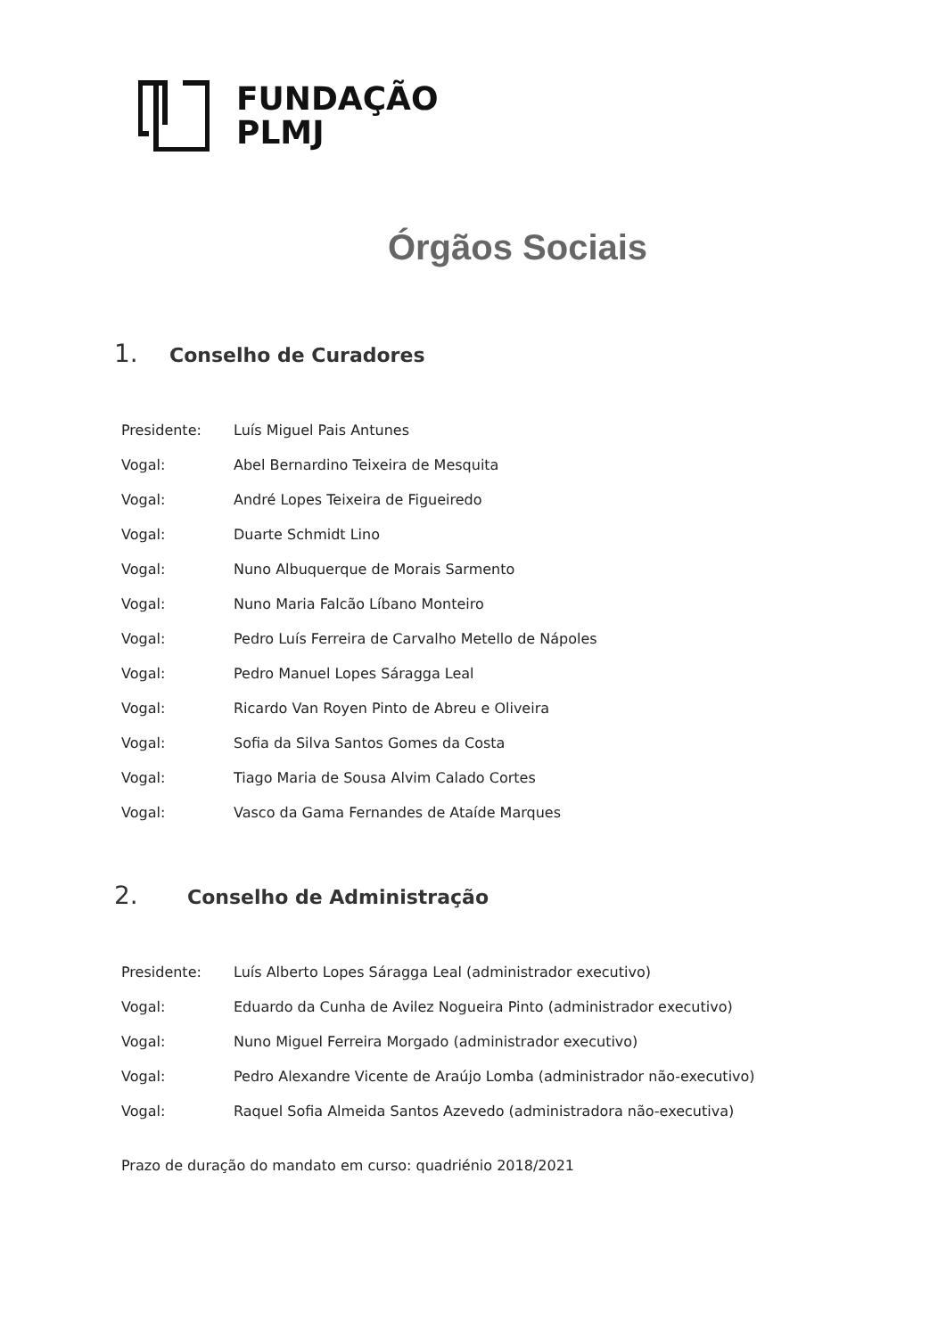FUNDAÇÃO
PLMJ
Órgãos Sociais
1. Conselho de Curadores
Presidente: Luís Miguel Pais Antunes
Vogal: Abel Bernardino Teixeira de Mesquita
Vogal: André Lopes Teixeira de Figueiredo
Vogal: Duarte Schmidt Lino
Vogal: Nuno Albuquerque de Morais Sarmento
Vogal: Nuno Maria Falcão Líbano Monteiro
Vogal: Pedro Luís Ferreira de Carvalho Metello de Nápoles
Vogal: Pedro Manuel Lopes Sáragga Leal
Vogal: Ricardo Van Royen Pinto de Abreu e Oliveira
Vogal: Sofia da Silva Santos Gomes da Costa
Vogal: Tiago Maria de Sousa Alvim Calado Cortes
Vogal: Vasco da Gama Fernandes de Ataíde Marques
2. Conselho de Administração
Presidente: Luís Alberto Lopes Sáragga Leal (administrador executivo)
Vogal: Eduardo da Cunha de Avilez Nogueira Pinto (administrador executivo)
Vogal: Nuno Miguel Ferreira Morgado (administrador executivo)
Vogal: Pedro Alexandre Vicente de Araújo Lomba (administrador não-executivo)
Vogal: Raquel Sofia Almeida Santos Azevedo (administradora não-executiva)
Prazo de duração do mandato em curso: quadriénio 2018/2021